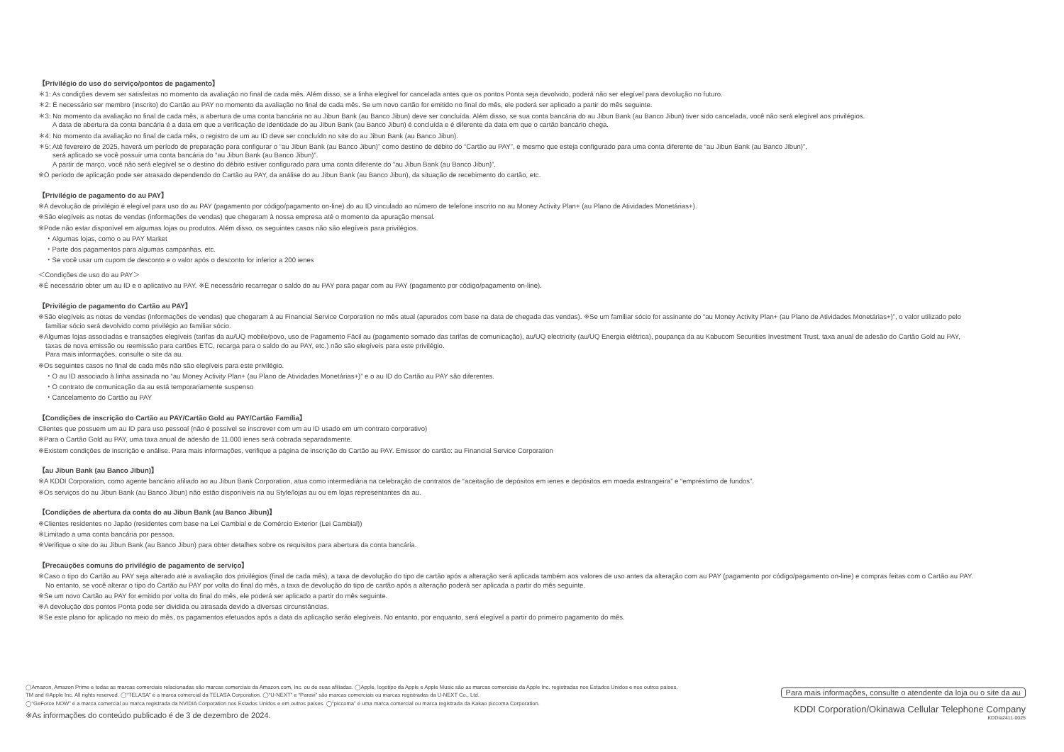【Privilégio do uso do serviço/pontos de pagamento】
＊1: As condições devem ser satisfeitas no momento da avaliação no final de cada mês. Além disso, se a linha elegível for cancelada antes que os pontos Ponta seja devolvido, poderá não ser elegível para devolução no futuro.
＊2: É necessário ser membro (inscrito) do Cartão au PAY no momento da avaliação no final de cada mês. Se um novo cartão for emitido no final do mês, ele poderá ser aplicado a partir do mês seguinte.
＊3: No momento da avaliação no final de cada mês, a abertura de uma conta bancária no au Jibun Bank (au Banco Jibun) deve ser concluída. Além disso, se sua conta bancária do au Jibun Bank (au Banco Jibun) tiver sido cancelada, você não será elegível aos privilégios.
A data de abertura da conta bancária é a data em que a verificação de identidade do au Jibun Bank (au Banco Jibun) é concluída e é diferente da data em que o cartão bancário chega.
＊4: No momento da avaliação no final de cada mês, o registro de um au ID deve ser concluído no site do au Jibun Bank (au Banco Jibun).
＊5: Até fevereiro de 2025, haverá um período de preparação para configurar o “au Jibun Bank (au Banco Jibun)” como destino de débito do “Cartão au PAY”, e mesmo que esteja configurado para uma conta diferente de “au Jibun Bank (au Banco Jibun)”,
será aplicado se você possuir uma conta bancária do “au Jibun Bank (au Banco Jibun)”.
A partir de março, você não será elegível se o destino do débito estiver configurado para uma conta diferente do “au Jibun Bank (au Banco Jibun)”.
※O período de aplicação pode ser atrasado dependendo do Cartão au PAY, da análise do au Jibun Bank (au Banco Jibun), da situação de recebimento do cartão, etc.
【Privilégio de pagamento do au PAY】
※A devolução de privilégio é elegível para uso do au PAY (pagamento por código/pagamento on-line) do au ID vinculado ao número de telefone inscrito no au Money Activity Plan+ (au Plano de Atividades Monetárias+).
※São elegíveis as notas de vendas (informações de vendas) que chegaram à nossa empresa até o momento da apuração mensal.
※Pode não estar disponível em algumas lojas ou produtos. Além disso, os seguintes casos não são elegíveis para privilégios.
・Algumas lojas, como o au PAY Market
・Parte dos pagamentos para algumas campanhas, etc.
・Se você usar um cupom de desconto e o valor após o desconto for inferior a 200 ienes
＜Condições de uso do au PAY＞
※É necessário obter um au ID e o aplicativo au PAY. ※É necessário recarregar o saldo do au PAY para pagar com au PAY (pagamento por código/pagamento on-line).
【Privilégio de pagamento do Cartão au PAY】
※São elegíveis as notas de vendas (informações de vendas) que chegaram à au Financial Service Corporation no mês atual (apurados com base na data de chegada das vendas). ※Se um familiar sócio for assinante do “au Money Activity Plan+ (au Plano de Atividades Monetárias+)”, o valor utilizado pelo
familiar sócio será devolvido como privilégio ao familiar sócio.
※Algumas lojas associadas e transações elegíveis (tarifas da au/UQ mobile/povo, uso de Pagamento Fácil au (pagamento somado das tarifas de comunicação), au/UQ electricity (au/UQ Energia elétrica), poupança da au Kabucom Securities Investment Trust, taxa anual de adesão do Cartão Gold au PAY,
taxas de nova emissão ou reemissão para cartões ETC, recarga para o saldo do au PAY, etc.) não são elegíveis para este privilégio.
Para mais informações, consulte o site da au.
※Os seguintes casos no final de cada mês não são elegíveis para este privilégio.
・O au ID associado à linha assinada no “au Money Activity Plan+ (au Plano de Atividades Monetárias+)” e o au ID do Cartão au PAY são diferentes.
・O contrato de comunicação da au está temporariamente suspenso
・Cancelamento do Cartão au PAY
【Condições de inscrição do Cartão au PAY/Cartão Gold au PAY/Cartão Família】
Clientes que possuem um au ID para uso pessoal (não é possível se inscrever com um au ID usado em um contrato corporativo)
※Para o Cartão Gold au PAY, uma taxa anual de adesão de 11.000 ienes será cobrada separadamente.
※Existem condições de inscrição e análise. Para mais informações, verifique a página de inscrição do Cartão au PAY. Emissor do cartão: au Financial Service Corporation
【au Jibun Bank (au Banco Jibun)】
※A KDDI Corporation, como agente bancário afiliado ao au Jibun Bank Corporation, atua como intermediária na celebração de contratos de “aceitação de depósitos em ienes e depósitos em moeda estrangeira” e “empréstimo de fundos”.
※Os serviços do au Jibun Bank (au Banco Jibun) não estão disponíveis na au Style/lojas au ou em lojas representantes da au.
【Condições de abertura da conta do au Jibun Bank (au Banco Jibun)】
※Clientes residentes no Japão (residentes com base na Lei Cambial e de Comércio Exterior (Lei Cambial))
※Limitado a uma conta bancária por pessoa.
※Verifique o site do au Jibun Bank (au Banco Jibun) para obter detalhes sobre os requisitos para abertura da conta bancária.
【Precauções comuns do privilégio de pagamento de serviço】
※Caso o tipo do Cartão au PAY seja alterado até a avaliação dos privilégios (final de cada mês), a taxa de devolução do tipo de cartão após a alteração será aplicada também aos valores de uso antes da alteração com au PAY (pagamento por código/pagamento on-line) e compras feitas com o Cartão au PAY.
No entanto, se você alterar o tipo do Cartão au PAY por volta do final do mês, a taxa de devolução do tipo de cartão após a alteração poderá ser aplicada a partir do mês seguinte.
※Se um novo Cartão au PAY for emitido por volta do final do mês, ele poderá ser aplicado a partir do mês seguinte.
※A devolução dos pontos Ponta pode ser dividida ou atrasada devido a diversas circunstâncias.
※Se este plano for aplicado no meio do mês, os pagamentos efetuados após a data da aplicação serão elegíveis. No entanto, por enquanto, será elegível a partir do primeiro pagamento do mês.
◯Amazon, Amazon Prime e todas as marcas comerciais relacionadas são marcas comerciais da Amazon.com, Inc. ou de suas afiliadas. ◯Apple, logotipo da Apple e Apple Music são as marcas comerciais da Apple Inc. registradas nos Estados Unidos e nos outros países.
TM and ©Apple Inc. All rights reserved. ◯“TELASA” é a marca comercial da TELASA Corporation. ◯“U-NEXT” e “Paravi” são marcas comerciais ou marcas registradas da U-NEXT Co., Ltd.
◯“GeForce NOW” é a marca comercial ou marca registrada da NVIDIA Corporation nos Estados Unidos e em outros países. ◯“piccoma” é uma marca comercial ou marca registrada da Kakao piccoma Corporation.
※As informações do conteúdo publicado é de 3 de dezembro de 2024.
Para mais informações, consulte o atendente da loja ou o site da au
KDDI Corporation/Okinawa Cellular Telephone Company
KDDIa2411-0025